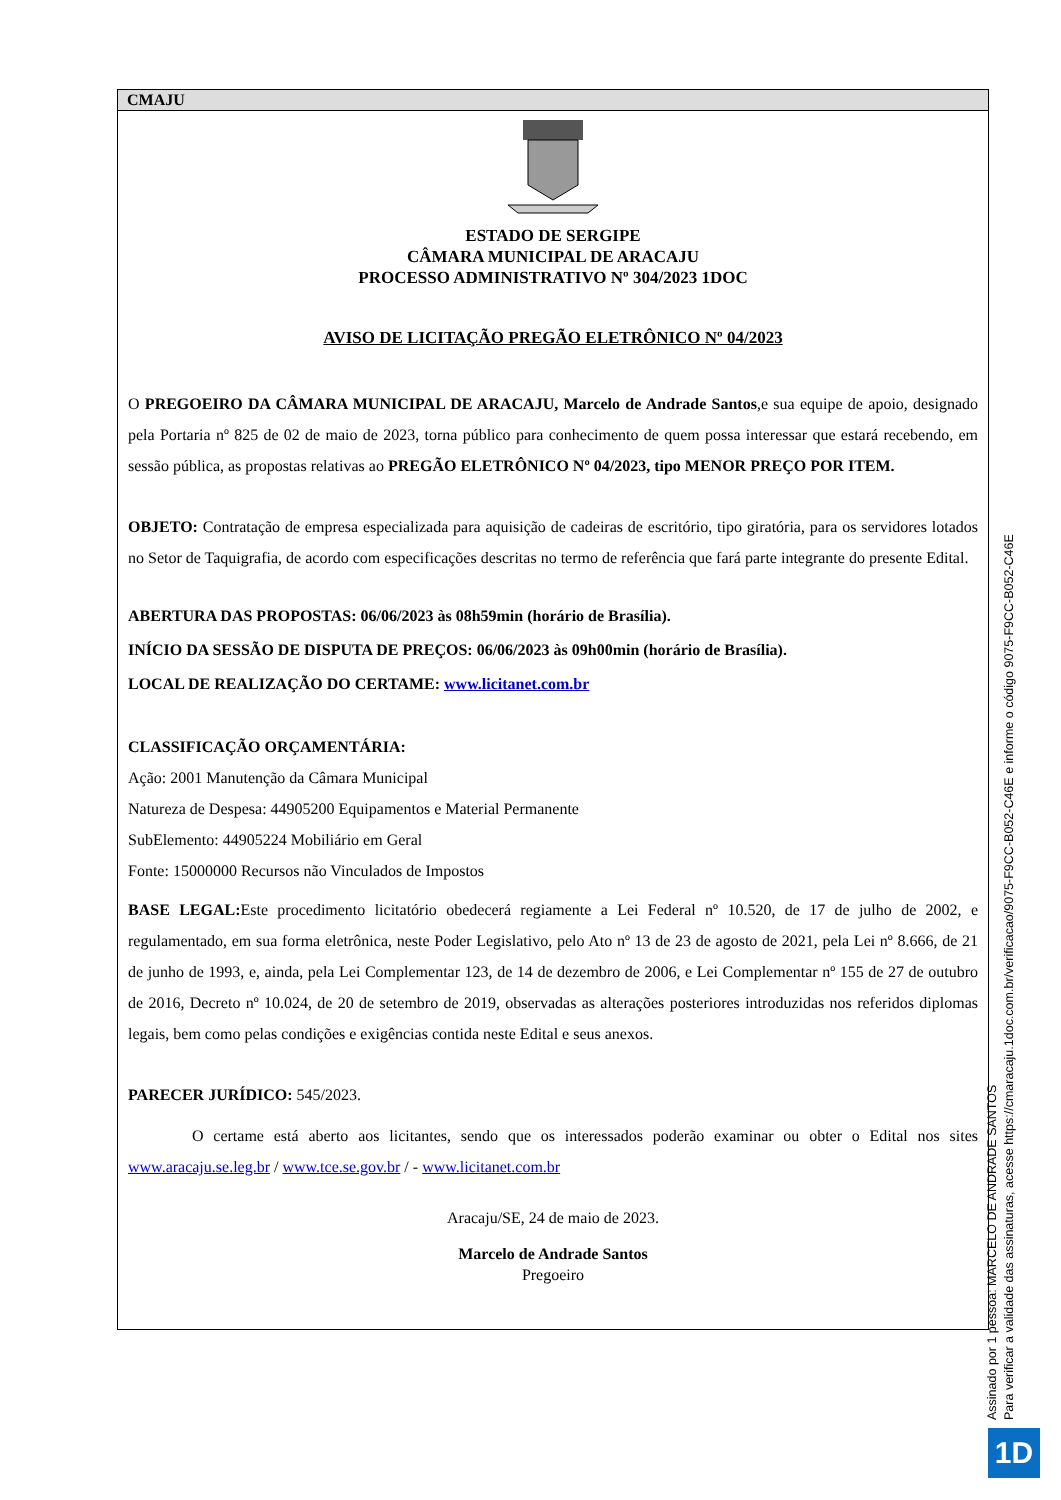CMAJU
ESTADO DE SERGIPE
CÂMARA MUNICIPAL DE ARACAJU
PROCESSO ADMINISTRATIVO Nº 304/2023 1DOC
AVISO DE LICITAÇÃO PREGÃO ELETRÔNICO Nº 04/2023
O PREGOEIRO DA CÂMARA MUNICIPAL DE ARACAJU, Marcelo de Andrade Santos,e sua equipe de apoio, designado pela Portaria nº 825 de 02 de maio de 2023, torna público para conhecimento de quem possa interessar que estará recebendo, em sessão pública, as propostas relativas ao PREGÃO ELETRÔNICO Nº 04/2023, tipo MENOR PREÇO POR ITEM.
OBJETO: Contratação de empresa especializada para aquisição de cadeiras de escritório, tipo giratória, para os servidores lotados no Setor de Taquigrafia, de acordo com especificações descritas no termo de referência que fará parte integrante do presente Edital.
ABERTURA DAS PROPOSTAS: 06/06/2023 às 08h59min (horário de Brasília).
INÍCIO DA SESSÃO DE DISPUTA DE PREÇOS: 06/06/2023 às 09h00min (horário de Brasília).
LOCAL DE REALIZAÇÃO DO CERTAME: www.licitanet.com.br
CLASSIFICAÇÃO ORÇAMENTÁRIA:
Ação: 2001 Manutenção da Câmara Municipal
Natureza de Despesa: 44905200 Equipamentos e Material Permanente
SubElemento: 44905224 Mobiliário em Geral
Fonte: 15000000 Recursos não Vinculados de Impostos
BASE LEGAL: Este procedimento licitatório obedecerá regiamente a Lei Federal nº 10.520, de 17 de julho de 2002, e regulamentado, em sua forma eletrônica, neste Poder Legislativo, pelo Ato nº 13 de 23 de agosto de 2021, pela Lei nº 8.666, de 21 de junho de 1993, e, ainda, pela Lei Complementar 123, de 14 de dezembro de 2006, e Lei Complementar nº 155 de 27 de outubro de 2016, Decreto nº 10.024, de 20 de setembro de 2019, observadas as alterações posteriores introduzidas nos referidos diplomas legais, bem como pelas condições e exigências contida neste Edital e seus anexos.
PARECER JURÍDICO: 545/2023.
O certame está aberto aos licitantes, sendo que os interessados poderão examinar ou obter o Edital nos sites www.aracaju.se.leg.br / www.tce.se.gov.br / - www.licitanet.com.br
Aracaju/SE, 24 de maio de 2023.
Marcelo de Andrade Santos
Pregoeiro
Assinado por 1 pessoa: MARCELO DE ANDRADE SANTOS
Para verificar a validade das assinaturas, acesse https://cmaracaju.1doc.com.br/verificacao/9075-F9CC-B052-C46E e informe o código 9075-F9CC-B052-C46E
1D